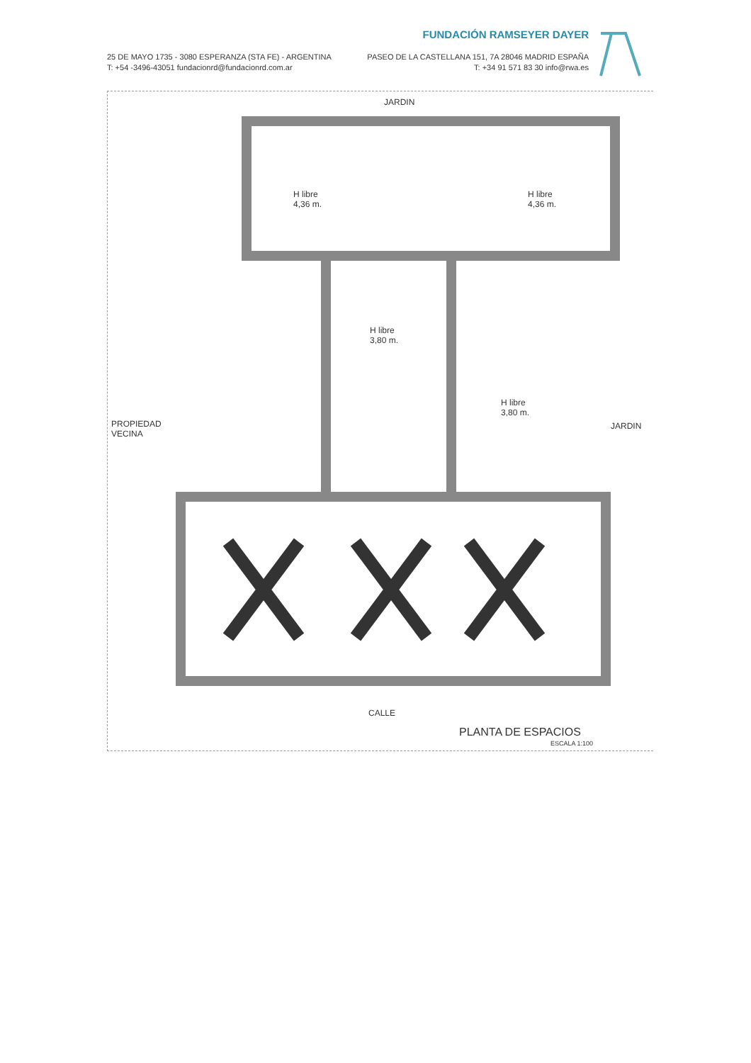FUNDACIÓN RAMSEYER DAYER
25 DE MAYO 1735 - 3080 ESPERANZA (STA FE) - ARGENTINA
T: +54 -3496-43051 fundacionrd@fundacionrd.com.ar
PASEO DE LA CASTELLANA 151, 7A 28046 MADRID ESPAÑA
T: +34 91 571 83 30 info@rwa.es
JARDIN
H libre
4,36 m.
H libre
4,36 m.
H libre
3,80 m.
H libre
3,80 m.
PROPIEDAD
VECINA
JARDIN
CALLE
PLANTA DE ESPACIOS
ESCALA 1:100